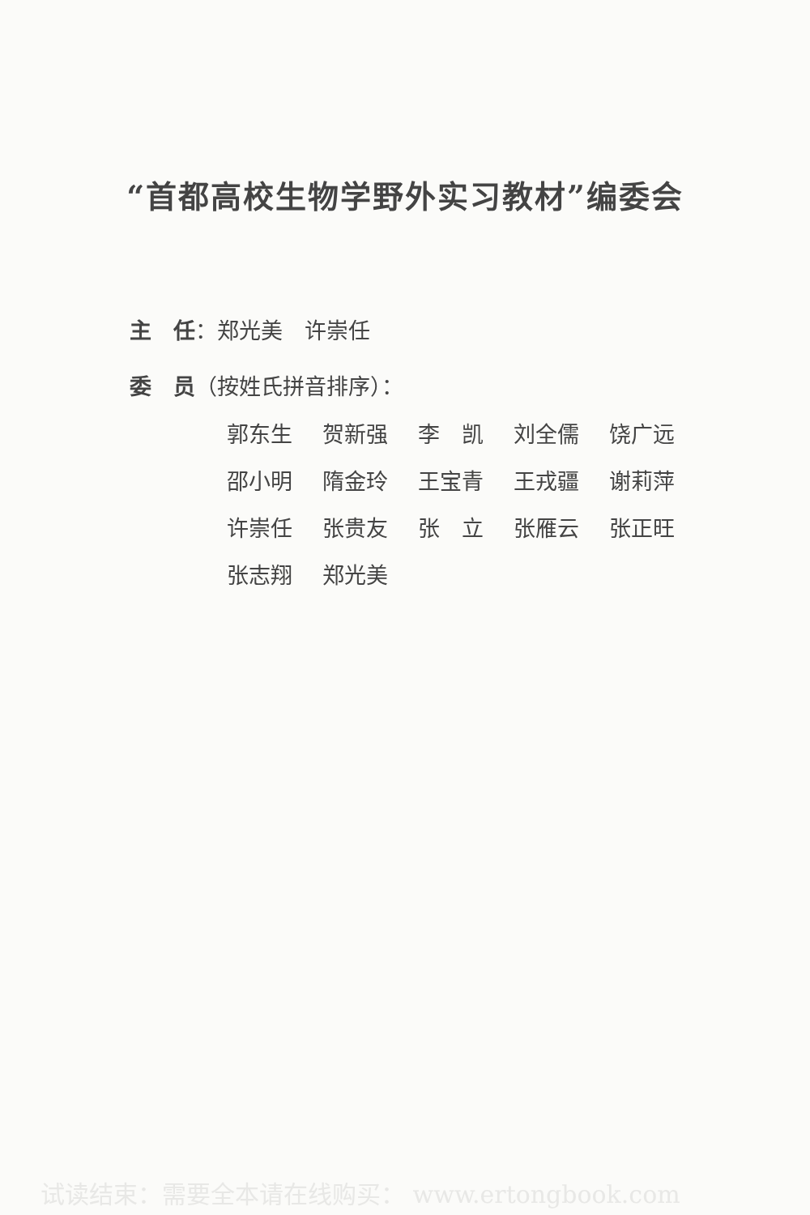“首都高校生物学野外实习教材”编委会
主　任：郑光美　许崇任
委　员（按姓氏拼音排序）：
郭东生 贺新强 李　凯 刘全儒 饶广远
邵小明 隋金玲 王宝青 王戎疆 谢莉萍
许崇任 张贵友 张　立 张雁云 张正旺
张志翔 郑光美
试读结束：需要全本请在线购买： www.ertongbook.com